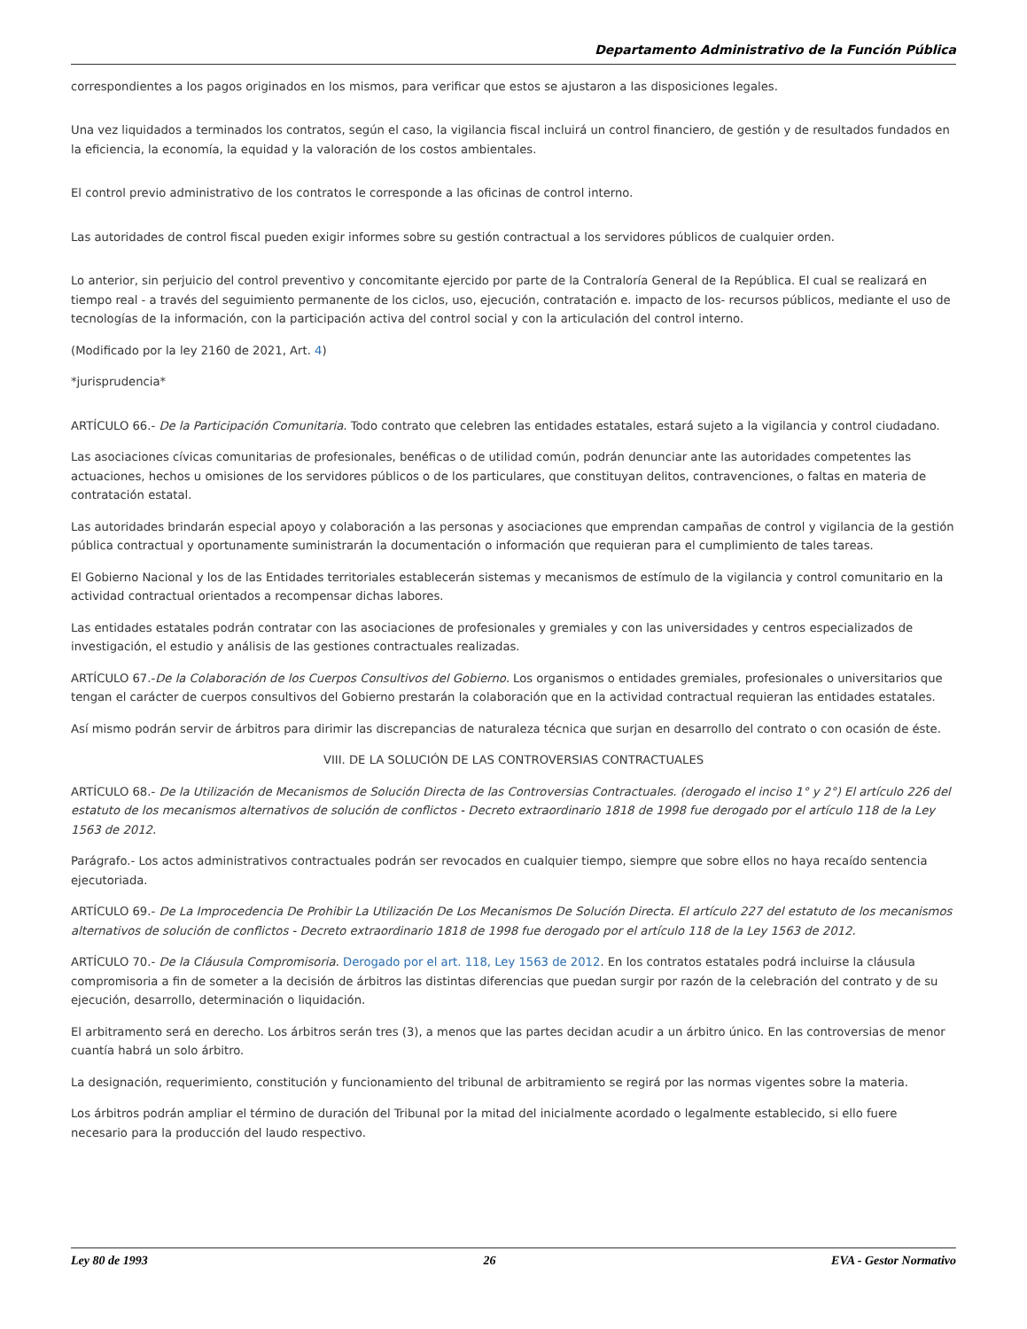Departamento Administrativo de la Función Pública
correspondientes a los pagos originados en los mismos, para verificar que estos se ajustaron a las disposiciones legales.
Una vez liquidados a terminados los contratos, según el caso, la vigilancia fiscal incluirá un control financiero, de gestión y de resultados fundados en la eficiencia, la economía, la equidad y la valoración de los costos ambientales.
El control previo administrativo de los contratos le corresponde a las oficinas de control interno.
Las autoridades de control fiscal pueden exigir informes sobre su gestión contractual a los servidores públicos de cualquier orden.
Lo anterior, sin perjuicio del control preventivo y concomitante ejercido por parte de la Contraloría General de Ia República. El cual se realizará en tiempo real - a través del seguimiento permanente de los ciclos, uso, ejecución, contratación e. impacto de los- recursos públicos, mediante el uso de tecnologías de Ia información, con la participación activa del control social y con la articulación del control interno.
(Modificado por la ley 2160 de 2021, Art. 4)
*jurisprudencia*
ARTÍCULO 66.- De la Participación Comunitaria. Todo contrato que celebren las entidades estatales, estará sujeto a la vigilancia y control ciudadano.
Las asociaciones cívicas comunitarias de profesionales, benéficas o de utilidad común, podrán denunciar ante las autoridades competentes las actuaciones, hechos u omisiones de los servidores públicos o de los particulares, que constituyan delitos, contravenciones, o faltas en materia de contratación estatal.
Las autoridades brindarán especial apoyo y colaboración a las personas y asociaciones que emprendan campañas de control y vigilancia de la gestión pública contractual y oportunamente suministrarán la documentación o información que requieran para el cumplimiento de tales tareas.
El Gobierno Nacional y los de las Entidades territoriales establecerán sistemas y mecanismos de estímulo de la vigilancia y control comunitario en la actividad contractual orientados a recompensar dichas labores.
Las entidades estatales podrán contratar con las asociaciones de profesionales y gremiales y con las universidades y centros especializados de investigación, el estudio y análisis de las gestiones contractuales realizadas.
ARTÍCULO 67.-De la Colaboración de los Cuerpos Consultivos del Gobierno. Los organismos o entidades gremiales, profesionales o universitarios que tengan el carácter de cuerpos consultivos del Gobierno prestarán la colaboración que en la actividad contractual requieran las entidades estatales.
Así mismo podrán servir de árbitros para dirimir las discrepancias de naturaleza técnica que surjan en desarrollo del contrato o con ocasión de éste.
VIII. DE LA SOLUCIÓN DE LAS CONTROVERSIAS CONTRACTUALES
ARTÍCULO 68.- De la Utilización de Mecanismos de Solución Directa de las Controversias Contractuales. (derogado el inciso 1° y 2°) El artículo 226 del estatuto de los mecanismos alternativos de solución de conflictos - Decreto extraordinario 1818 de 1998 fue derogado por el artículo 118 de la Ley 1563 de 2012.
Parágrafo.- Los actos administrativos contractuales podrán ser revocados en cualquier tiempo, siempre que sobre ellos no haya recaído sentencia ejecutoriada.
ARTÍCULO 69.- De La Improcedencia De Prohibir La Utilización De Los Mecanismos De Solución Directa. El artículo 227 del estatuto de los mecanismos alternativos de solución de conflictos - Decreto extraordinario 1818 de 1998 fue derogado por el artículo 118 de la Ley 1563 de 2012.
ARTÍCULO 70.- De la Cláusula Compromisoria. Derogado por el art. 118, Ley 1563 de 2012. En los contratos estatales podrá incluirse la cláusula compromisoria a fin de someter a la decisión de árbitros las distintas diferencias que puedan surgir por razón de la celebración del contrato y de su ejecución, desarrollo, determinación o liquidación.
El arbitramento será en derecho. Los árbitros serán tres (3), a menos que las partes decidan acudir a un árbitro único. En las controversias de menor cuantía habrá un solo árbitro.
La designación, requerimiento, constitución y funcionamiento del tribunal de arbitramiento se regirá por las normas vigentes sobre la materia.
Los árbitros podrán ampliar el término de duración del Tribunal por la mitad del inicialmente acordado o legalmente establecido, si ello fuere necesario para la producción del laudo respectivo.
Ley 80 de 1993 26 EVA - Gestor Normativo